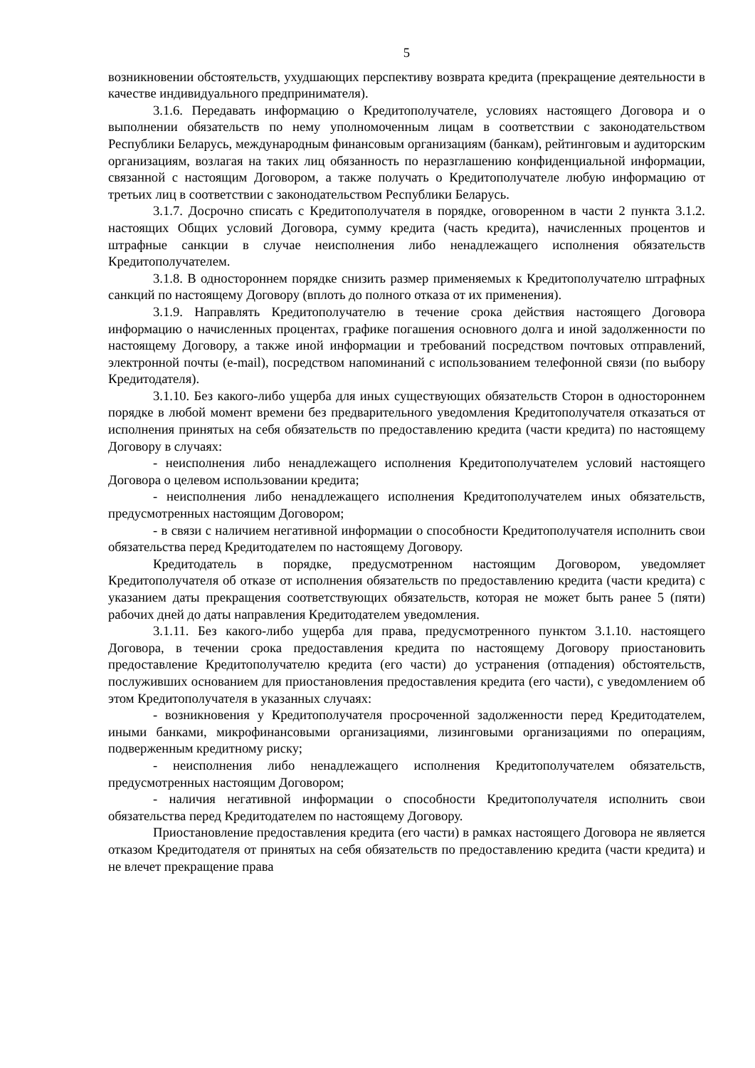5
возникновении обстоятельств, ухудшающих перспективу возврата кредита (прекращение деятельности в качестве индивидуального предпринимателя).
3.1.6. Передавать информацию о Кредитополучателе, условиях настоящего Договора и о выполнении обязательств по нему уполномоченным лицам в соответствии с законодательством Республики Беларусь, международным финансовым организациям (банкам), рейтинговым и аудиторским организациям, возлагая на таких лиц обязанность по неразглашению конфиденциальной информации, связанной с настоящим Договором, а также получать о Кредитополучателе любую информацию от третьих лиц в соответствии с законодательством Республики Беларусь.
3.1.7. Досрочно списать с Кредитополучателя в порядке, оговоренном в части 2 пункта 3.1.2. настоящих Общих условий Договора, сумму кредита (часть кредита), начисленных процентов и штрафные санкции в случае неисполнения либо ненадлежащего исполнения обязательств Кредитополучателем.
3.1.8. В одностороннем порядке снизить размер применяемых к Кредитополучателю штрафных санкций по настоящему Договору (вплоть до полного отказа от их применения).
3.1.9. Направлять Кредитополучателю в течение срока действия настоящего Договора информацию о начисленных процентах, графике погашения основного долга и иной задолженности по настоящему Договору, а также иной информации и требований посредством почтовых отправлений, электронной почты (e-mail), посредством напоминаний с использованием телефонной связи (по выбору Кредитодателя).
3.1.10. Без какого-либо ущерба для иных существующих обязательств Сторон в одностороннем порядке в любой момент времени без предварительного уведомления Кредитополучателя отказаться от исполнения принятых на себя обязательств по предоставлению кредита (части кредита) по настоящему Договору в случаях:
- неисполнения либо ненадлежащего исполнения Кредитополучателем условий настоящего Договора о целевом использовании кредита;
- неисполнения либо ненадлежащего исполнения Кредитополучателем иных обязательств, предусмотренных настоящим Договором;
- в связи с наличием негативной информации о способности Кредитополучателя исполнить свои обязательства перед Кредитодателем по настоящему Договору.
Кредитодатель в порядке, предусмотренном настоящим Договором, уведомляет Кредитополучателя об отказе от исполнения обязательств по предоставлению кредита (части кредита) с указанием даты прекращения соответствующих обязательств, которая не может быть ранее 5 (пяти) рабочих дней до даты направления Кредитодателем уведомления.
3.1.11. Без какого-либо ущерба для права, предусмотренного пунктом 3.1.10. настоящего Договора, в течении срока предоставления кредита по настоящему Договору приостановить предоставление Кредитополучателю кредита (его части) до устранения (отпадения) обстоятельств, послуживших основанием для приостановления предоставления кредита (его части), с уведомлением об этом Кредитополучателя в указанных случаях:
- возникновения у Кредитополучателя просроченной задолженности перед Кредитодателем, иными банками, микрофинансовыми организациями, лизинговыми организациями по операциям, подверженным кредитному риску;
- неисполнения либо ненадлежащего исполнения Кредитополучателем обязательств, предусмотренных настоящим Договором;
- наличия негативной информации о способности Кредитополучателя исполнить свои обязательства перед Кредитодателем по настоящему Договору.
Приостановление предоставления кредита (его части) в рамках настоящего Договора не является отказом Кредитодателя от принятых на себя обязательств по предоставлению кредита (части кредита) и не влечет прекращение права